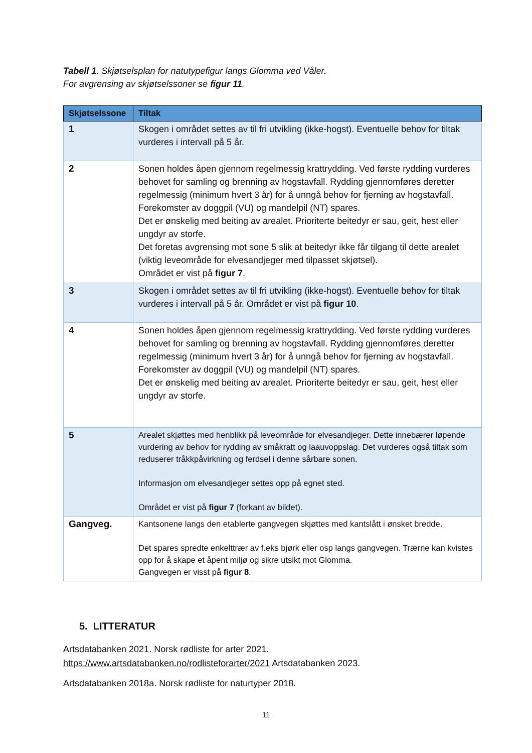Tabell 1. Skjøtselsplan for natutypefigur langs Glomma ved Våler.
For avgrensing av skjøtselssoner se figur 11.
| Skjøtselssone | Tiltak |
| --- | --- |
| 1 | Skogen i området settes av til fri utvikling (ikke-hogst). Eventuelle behov for tiltak vurderes i intervall på 5 år. |
| 2 | Sonen holdes åpen gjennom regelmessig krattrydding. Ved første rydding vurderes behovet for samling og brenning av hogstavfall. Rydding gjennomføres deretter regelmessig (minimum hvert 3 år) for å unngå behov for fjerning av hogstavfall. Forekomster av doggpil (VU) og mandelpil (NT) spares. Det er ønskelig med beiting av arealet. Prioriterte beitedyr er sau, geit, hest eller ungdyr av storfe. Det foretas avgrensing mot sone 5 slik at beitedyr ikke får tilgang til dette arealet (viktig leveområde for elvesandjeger med tilpasset skjøtsel). Området er vist på figur 7 . |
| 3 | Skogen i området settes av til fri utvikling (ikke-hogst). Eventuelle behov for tiltak vurderes i intervall på 5 år. Området er vist på figur 10 . |
| 4 | Sonen holdes åpen gjennom regelmessig krattrydding. Ved første rydding vurderes behovet for samling og brenning av hogstavfall. Rydding gjennomføres deretter regelmessig (minimum hvert 3 år) for å unngå behov for fjerning av hogstavfall. Forekomster av doggpil (VU) og mandelpil (NT) spares. Det er ønskelig med beiting av arealet. Prioriterte beitedyr er sau, geit, hest eller ungdyr av storfe. |
| 5 | Arealet skjøttes med henblikk på leveområde for elvesandjeger. Dette innebærer løpende vurdering av behov for rydding av småkratt og laauvoppslag. Det vurderes også tiltak som reduserer tråkkpåvirkning og ferdsel i denne sårbare sonen. Informasjon om elvesandjeger settes opp på egnet sted. Området er vist på figur 7 (forkant av bildet). |
| Gangveg. | Kantsonene langs den etablerte gangvegen skjøttes med kantslått i ønsket bredde. Det spares spredte enkelttrær av f.eks bjørk eller osp langs gangvegen. Trærne kan kvistes opp for å skape et åpent miljø og sikre utsikt mot Glomma. Gangvegen er visst på figur 8 . |
5. LITTERATUR
Artsdatabanken 2021. Norsk rødliste for arter 2021.
https://www.artsdatabanken.no/rodlisteforarter/2021 Artsdatabanken 2023.
Artsdatabanken 2018a. Norsk rødliste for naturtyper 2018.
11